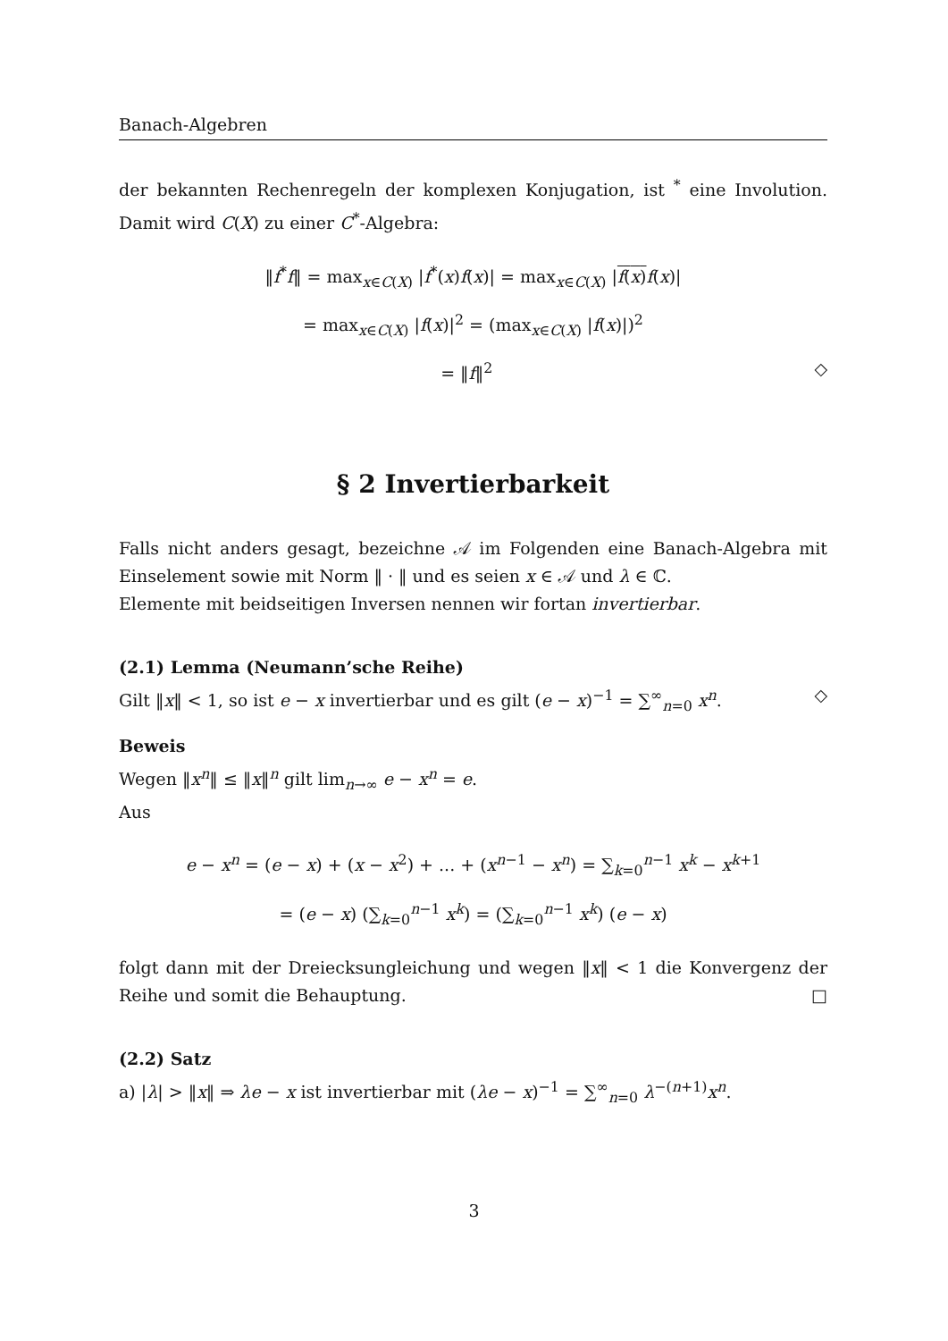Banach-Algebren
der bekannten Rechenregeln der komplexen Konjugation, ist <sup>*</sup> eine Involution. Damit wird C(X) zu einer C<sup>*</sup>-Algebra:
‖f<sup>*</sup>f‖ = max<sub>x∈C(X)</sub> |f<sup>*</sup>(x)f(x)| = max<sub>x∈C(X)</sub> |f(x) f(x)|
= max<sub>x∈C(X)</sub> |f(x)|<sup>2</sup> = (max<sub>x∈C(X)</sub> |f(x)|)<sup>2</sup>
= ‖f‖<sup>2</sup> ◇
§ 2 Invertierbarkeit
Falls nicht anders gesagt, bezeichne 𝒜 im Folgenden eine Banach-Algebra mit Einselement sowie mit Norm ‖ · ‖ und es seien x ∈ 𝒜 und λ ∈ ℂ.
Elemente mit beidseitigen Inversen nennen wir fortan invertierbar.
(2.1) Lemma (Neumann’sche Reihe)
Gilt ‖x‖ < 1, so ist e − x invertierbar und es gilt (e − x)<sup>−1</sup> = ∑<sup>∞</sup><sub>n=0</sub> x<sup>n</sup>. ◇
Beweis
Wegen ‖x<sup>n</sup>‖ ≤ ‖x‖<sup>n</sup> gilt lim<sub>n→∞</sub> e − x<sup>n</sup> = e.
Aus
e − x<sup>n</sup> = (e − x) + (x − x<sup>2</sup>) + ... + (x<sup>n−1</sup> − x<sup>n</sup>) = ∑<sub>k=0</sub><sup>n−1</sup> x<sup>k</sup> − x<sup>k+1</sup>
= (e − x) (∑<sub>k=0</sub><sup>n−1</sup> x<sup>k</sup>) = (∑<sub>k=0</sub><sup>n−1</sup> x<sup>k</sup>) (e − x)
folgt dann mit der Dreiecksungleichung und wegen ‖x‖ < 1 die Konvergenz der Reihe und somit die Behauptung. □
(2.2) Satz
a) |λ| > ‖x‖ ⇒ λe − x ist invertierbar mit (λe − x)<sup>−1</sup> = ∑<sup>∞</sup><sub>n=0</sub> λ<sup>−(n+1)</sup>x<sup>n</sup>.
3